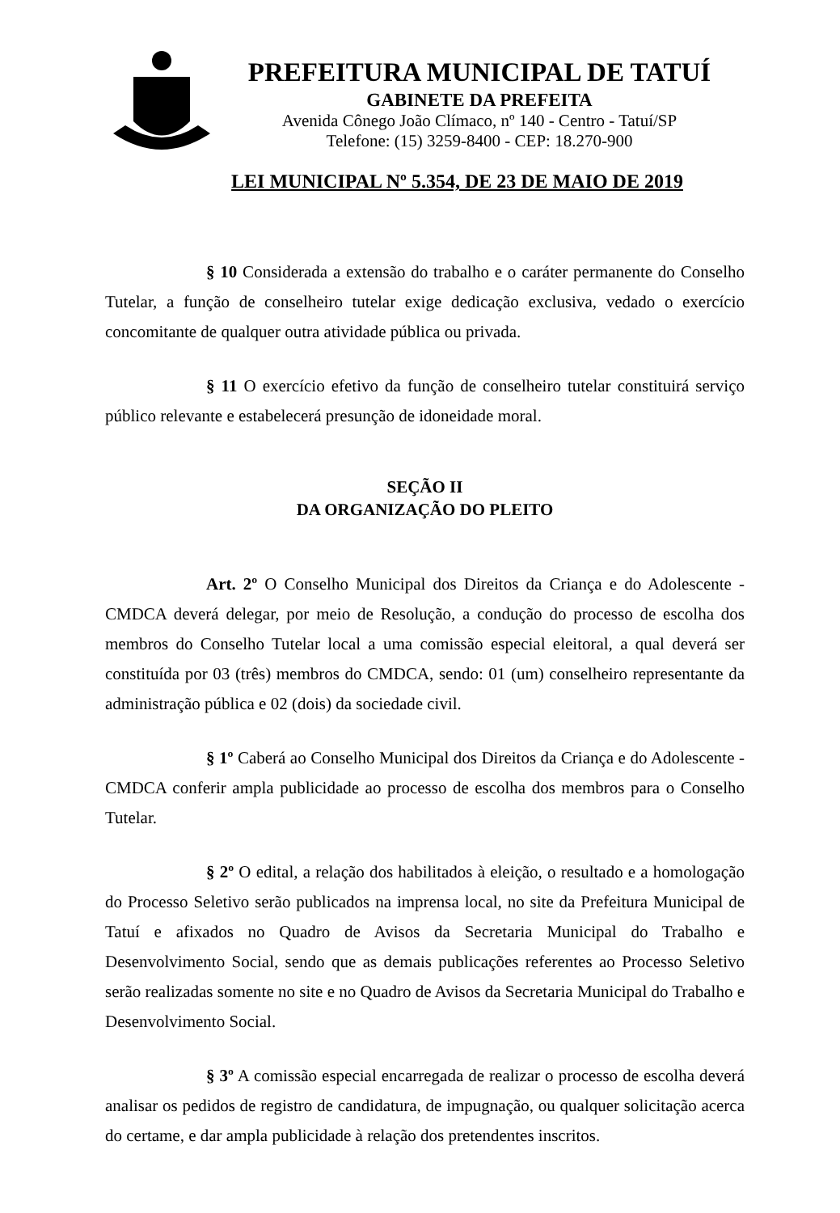PREFEITURA MUNICIPAL DE TATUÍ
GABINETE DA PREFEITA
Avenida Cônego João Clímaco, nº 140 - Centro - Tatuí/SP
Telefone: (15) 3259-8400 - CEP: 18.270-900
LEI MUNICIPAL Nº 5.354, DE 23 DE MAIO DE 2019
§ 10 Considerada a extensão do trabalho e o caráter permanente do Conselho Tutelar, a função de conselheiro tutelar exige dedicação exclusiva, vedado o exercício concomitante de qualquer outra atividade pública ou privada.
§ 11 O exercício efetivo da função de conselheiro tutelar constituirá serviço público relevante e estabelecerá presunção de idoneidade moral.
SEÇÃO II
DA ORGANIZAÇÃO DO PLEITO
Art. 2º O Conselho Municipal dos Direitos da Criança e do Adolescente - CMDCA deverá delegar, por meio de Resolução, a condução do processo de escolha dos membros do Conselho Tutelar local a uma comissão especial eleitoral, a qual deverá ser constituída por 03 (três) membros do CMDCA, sendo: 01 (um) conselheiro representante da administração pública e 02 (dois) da sociedade civil.
§ 1º Caberá ao Conselho Municipal dos Direitos da Criança e do Adolescente - CMDCA conferir ampla publicidade ao processo de escolha dos membros para o Conselho Tutelar.
§ 2º O edital, a relação dos habilitados à eleição, o resultado e a homologação do Processo Seletivo serão publicados na imprensa local, no site da Prefeitura Municipal de Tatuí e afixados no Quadro de Avisos da Secretaria Municipal do Trabalho e Desenvolvimento Social, sendo que as demais publicações referentes ao Processo Seletivo serão realizadas somente no site e no Quadro de Avisos da Secretaria Municipal do Trabalho e Desenvolvimento Social.
§ 3º A comissão especial encarregada de realizar o processo de escolha deverá analisar os pedidos de registro de candidatura, de impugnação, ou qualquer solicitação acerca do certame, e dar ampla publicidade à relação dos pretendentes inscritos.